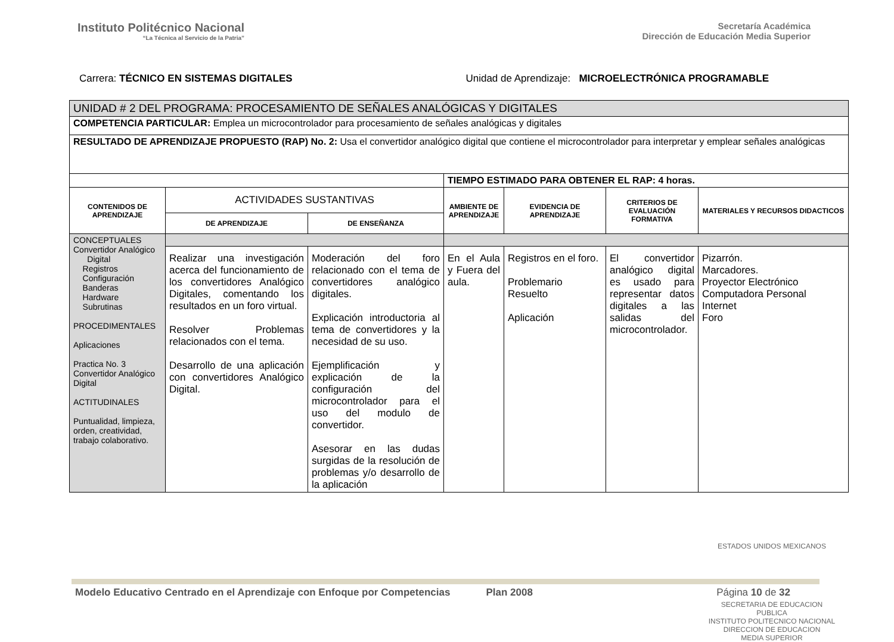Instituto Politécnico Nacional
“La Técnica al Servicio de la Patria”
Secretaría Académica
Dirección de Educación Media Superior
Carrera: TÉCNICO EN SISTEMAS DIGITALES
Unidad de Aprendizaje: MICROELECTRÓNICA PROGRAMABLE
| UNIDAD # 2 DEL PROGRAMA: PROCESAMIENTO DE SEÑALES ANALÓGICAS Y DIGITALES | | | | | | |
| COMPETENCIA PARTICULAR: Emplea un microcontrolador para procesamiento de señales analógicas y digitales | | | | | | |
| RESULTADO DE APRENDIZAJE PROPUESTO (RAP) No. 2: Usa el convertidor analógico digital que contiene el microcontrolador para interpretar y emplear señales analógicas | | | | | | |
| | | | TIEMPO ESTIMADO PARA OBTENER EL RAP: 4 horas. | | | |
| CONTENIDOS DE APRENDIZAJE | ACTIVIDADES SUSTANTIVAS | | AMBIENTE DE APRENDIZAJE | EVIDENCIA DE APRENDIZAJE | CRITERIOS DE EVALUACIÓN FORMATIVA | MATERIALES Y RECURSOS DIDACTICOS |
| | DE APRENDIZAJE | DE ENSEÑANZA | | | | |
| CONCEPTUALES Convertidor Analógico Digital Registros Configuración Banderas Hardware Subrutinas PROCEDIMENTALES Aplicaciones Practica No. 3 Convertidor Analógico Digital ACTITUDINALES Puntualidad, limpieza, orden, creatividad, trabajo colaborativo. | | | | | | |
| | Realizar una investigación acerca del funcionamiento de los convertidores Analógico Digitales, comentando los resultados en un foro virtual. Resolver Problemas relacionados con el tema. Desarrollo de una aplicación con convertidores Analógico Digital. | Moderación del foro relacionado con el tema de convertidores analógico digitales. Explicación introductoria al tema de convertidores y la necesidad de su uso. Ejemplificación y explicación de la configuración del microcontrolador para el uso del modulo de convertidor. Asesorar en las dudas surgidas de la resolución de problemas y/o desarrollo de la aplicación | En el Aula y Fuera del aula. | Registros en el foro. Problemario Resuelto Aplicación | El convertidor analógico digital es usado para representar datos digitales a las salidas del microcontrolador. | Pizarrón. Marcadores. Proyector Electrónico Computadora Personal Internet Foro |
ESTADOS UNIDOS MEXICANOS
SECRETARIA DE EDUCACION PUBLICA
INSTITUTO POLITECNICO NACIONAL
DIRECCION DE EDUCACION
MEDIA SUPERIOR
Modelo Educativo Centrado en el Aprendizaje con Enfoque por Competencias Plan 2008 Página 10 de 32